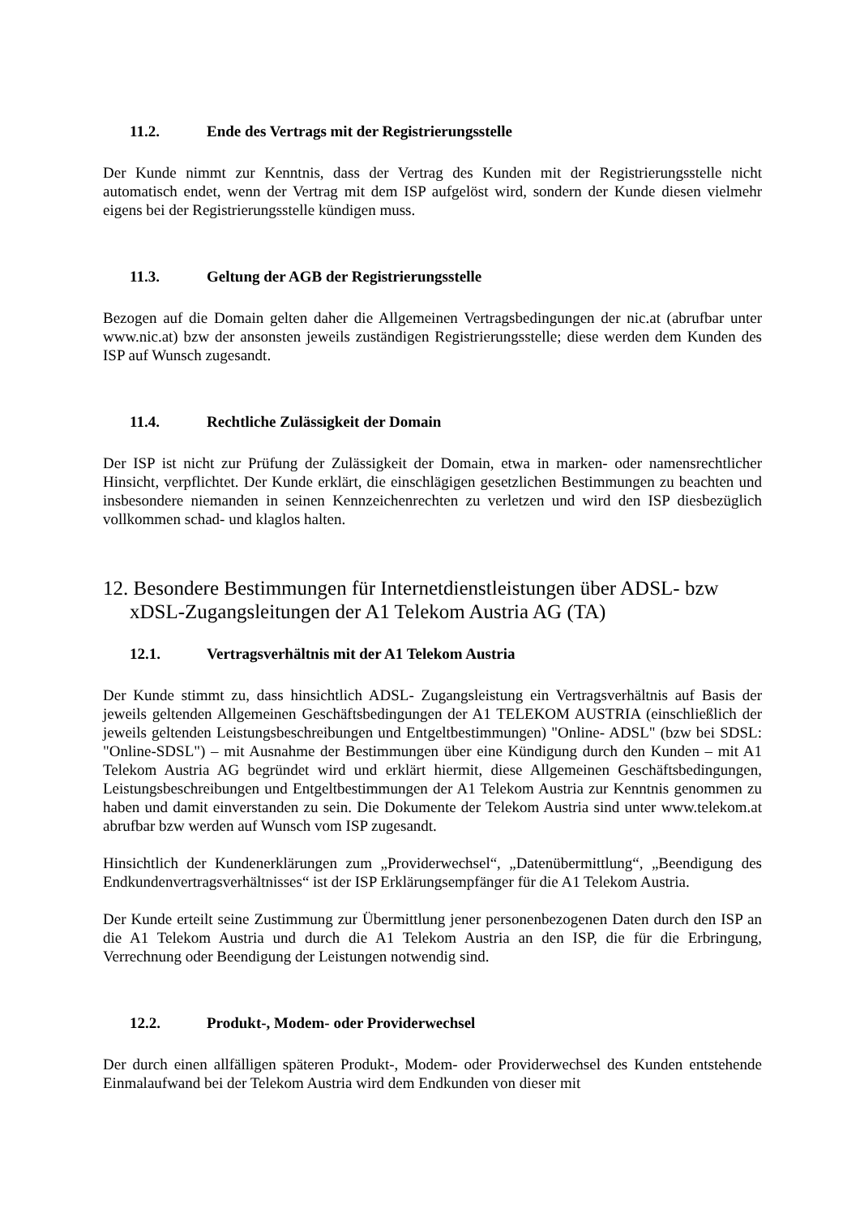11.2. Ende des Vertrags mit der Registrierungsstelle
Der Kunde nimmt zur Kenntnis, dass der Vertrag des Kunden mit der Registrierungsstelle nicht automatisch endet, wenn der Vertrag mit dem ISP aufgelöst wird, sondern der Kunde diesen vielmehr eigens bei der Registrierungsstelle kündigen muss.
11.3. Geltung der AGB der Registrierungsstelle
Bezogen auf die Domain gelten daher die Allgemeinen Vertragsbedingungen der nic.at (abrufbar unter www.nic.at) bzw der ansonsten jeweils zuständigen Registrierungsstelle; diese werden dem Kunden des ISP auf Wunsch zugesandt.
11.4. Rechtliche Zulässigkeit der Domain
Der ISP ist nicht zur Prüfung der Zulässigkeit der Domain, etwa in marken- oder namensrechtlicher Hinsicht, verpflichtet. Der Kunde erklärt, die einschlägigen gesetzlichen Bestimmungen zu beachten und insbesondere niemanden in seinen Kennzeichenrechten zu verletzen und wird den ISP diesbezüglich vollkommen schad- und klaglos halten.
12. Besondere Bestimmungen für Internetdienstleistungen über ADSL- bzw xDSL-Zugangsleitungen der A1 Telekom Austria AG (TA)
12.1. Vertragsverhältnis mit der A1 Telekom Austria
Der Kunde stimmt zu, dass hinsichtlich ADSL- Zugangsleistung ein Vertragsverhältnis auf Basis der jeweils geltenden Allgemeinen Geschäftsbedingungen der A1 TELEKOM AUSTRIA (einschließlich der jeweils geltenden Leistungsbeschreibungen und Entgeltbestimmungen) "Online- ADSL" (bzw bei SDSL: "Online-SDSL") – mit Ausnahme der Bestimmungen über eine Kündigung durch den Kunden – mit A1 Telekom Austria AG begründet wird und erklärt hiermit, diese Allgemeinen Geschäftsbedingungen, Leistungsbeschreibungen und Entgeltbestimmungen der A1 Telekom Austria zur Kenntnis genommen zu haben und damit einverstanden zu sein. Die Dokumente der Telekom Austria sind unter www.telekom.at abrufbar bzw werden auf Wunsch vom ISP zugesandt.
Hinsichtlich der Kundenerklärungen zum „Providerwechsel“, „Datenübermittlung“, „Beendigung des Endkundenvertragsverhältnisses“ ist der ISP Erklärungsempfänger für die A1 Telekom Austria.
Der Kunde erteilt seine Zustimmung zur Übermittlung jener personenbezogenen Daten durch den ISP an die A1 Telekom Austria und durch die A1 Telekom Austria an den ISP, die für die Erbringung, Verrechnung oder Beendigung der Leistungen notwendig sind.
12.2. Produkt-, Modem- oder Providerwechsel
Der durch einen allfälligen späteren Produkt-, Modem- oder Providerwechsel des Kunden entstehende Einmalaufwand bei der Telekom Austria wird dem Endkunden von dieser mit